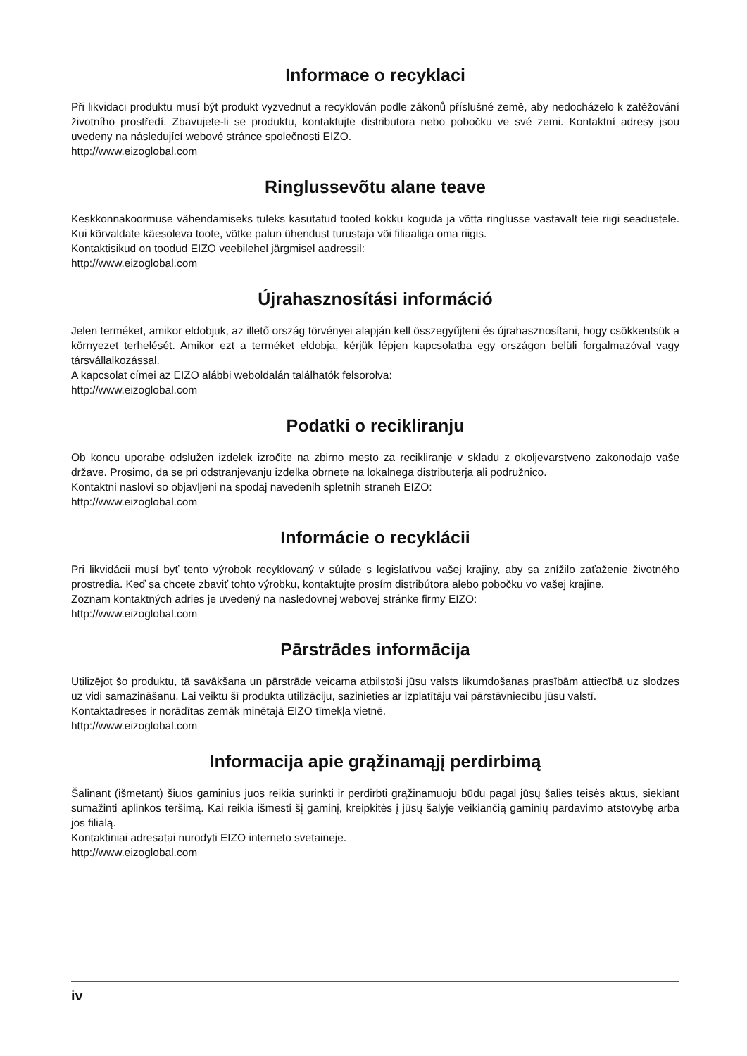Informace o recyklaci
Při likvidaci produktu musí být produkt vyzvednut a recyklován podle zákonů příslušné země, aby nedocházelo k zatěžování životního prostředí. Zbavujete-li se produktu, kontaktujte distributora nebo pobočku ve své zemi. Kontaktní adresy jsou uvedeny na následující webové stránce společnosti EIZO.
http://www.eizoglobal.com
Ringlussevõtu alane teave
Keskkonnakoormuse vähendamiseks tuleks kasutatud tooted kokku koguda ja võtta ringlusse vastavalt teie riigi seadustele. Kui kõrvaldate käesoleva toote, võtke palun ühendust turustaja või filiaaliga oma riigis.
Kontaktisikud on toodud EIZO veebilehel järgmisel aadressil:
http://www.eizoglobal.com
Újrahasznosítási információ
Jelen terméket, amikor eldobjuk, az illető ország törvényei alapján kell összegyűjteni és újrahasznosítani, hogy csökkentsük a környezet terhelését. Amikor ezt a terméket eldobja, kérjük lépjen kapcsolatba egy országon belüli forgalmazóval vagy társvállalkozással.
A kapcsolat címei az EIZO alábbi weboldalán találhatók felsorolva:
http://www.eizoglobal.com
Podatki o recikliranju
Ob koncu uporabe odslužen izdelek izročite na zbirno mesto za recikliranje v skladu z okoljevarstveno zakonodajo vaše države. Prosimo, da se pri odstranjevanju izdelka obrnete na lokalnega distributerja ali podružnico.
Kontaktni naslovi so objavljeni na spodaj navedenih spletnih straneh EIZO:
http://www.eizoglobal.com
Informácie o recyklácii
Pri likvidácii musí byť tento výrobok recyklovaný v súlade s legislatívou vašej krajiny, aby sa znížilo zaťaženie životného prostredia. Keď sa chcete zbaviť tohto výrobku, kontaktujte prosím distribútora alebo pobočku vo vašej krajine.
Zoznam kontaktných adries je uvedený na nasledovnej webovej stránke firmy EIZO:
http://www.eizoglobal.com
Pārstrādes informācija
Utilizējot šo produktu, tā savākšana un pārstrāde veicama atbilstoši jūsu valsts likumdošanas prasībām attiecībā uz slodzes uz vidi samazināšanu. Lai veiktu šī produkta utilizāciju, sazinieties ar izplatītāju vai pārstāvniecību jūsu valstī.
Kontaktadreses ir norādītas zemāk minētajā EIZO tīmekļa vietnē.
http://www.eizoglobal.com
Informacija apie grąžinamąjį perdirbimą
Šalinant (išmetant) šiuos gaminius juos reikia surinkti ir perdirbti grąžinamuoju būdu pagal jūsų šalies teisės aktus, siekiant sumažinti aplinkos teršimą. Kai reikia išmesti šį gaminį, kreipkitės į jūsų šalyje veikiančią gaminių pardavimo atstovybę arba jos filialą.
Kontaktiniai adresatai nurodyti EIZO interneto svetainėje.
http://www.eizoglobal.com
iv